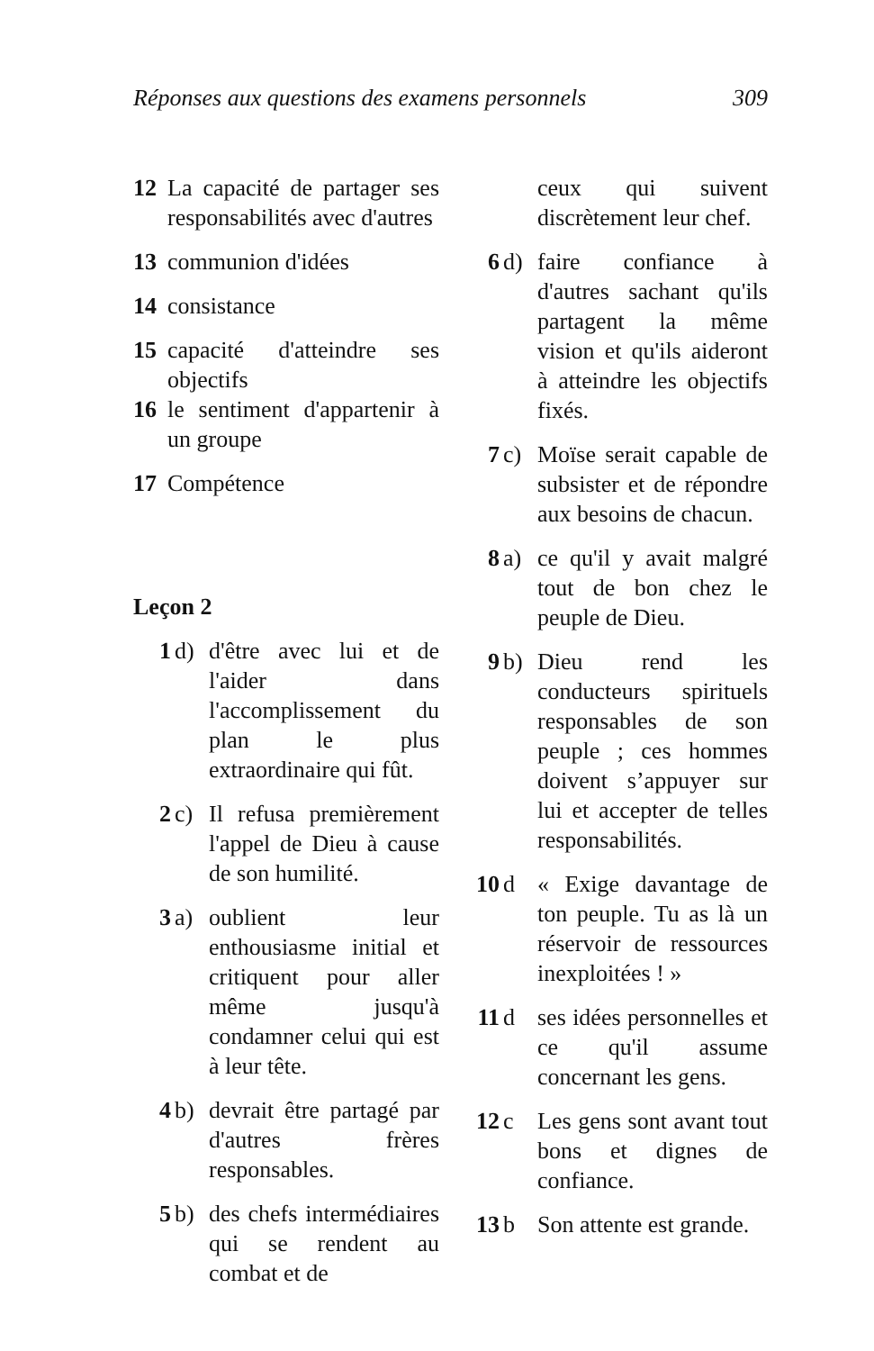Réponses aux questions des examens personnels 309
12 La capacité de partager ses responsabilités avec d'autres
13 communion d'idées
14 consistance
15 capacité d'atteindre ses objectifs
16 le sentiment d'appartenir à un groupe
17 Compétence
Leçon 2
1 d) d'être avec lui et de l'aider dans l'accomplissement du plan le plus extraordinaire qui fût.
2 c) Il refusa premièrement l'appel de Dieu à cause de son humilité.
3 a) oublient leur enthousiasme initial et critiquent pour aller même jusqu'à condamner celui qui est à leur tête.
4 b) devrait être partagé par d'autres frères responsables.
5 b) des chefs intermédiaires qui se rendent au combat et de
ceux qui suivent discrètement leur chef.
6 d) faire confiance à d'autres sachant qu'ils partagent la même vision et qu'ils aideront à atteindre les objectifs fixés.
7 c) Moïse serait capable de subsister et de répondre aux besoins de chacun.
8 a) ce qu'il y avait malgré tout de bon chez le peuple de Dieu.
9 b) Dieu rend les conducteurs spirituels responsables de son peuple ; ces hommes doivent s’appuyer sur lui et accepter de telles responsabilités.
10 d « Exige davantage de ton peuple. Tu as là un réservoir de ressources inexploitées ! »
11 d ses idées personnelles et ce qu'il assume concernant les gens.
12 c Les gens sont avant tout bons et dignes de confiance.
13 b Son attente est grande.